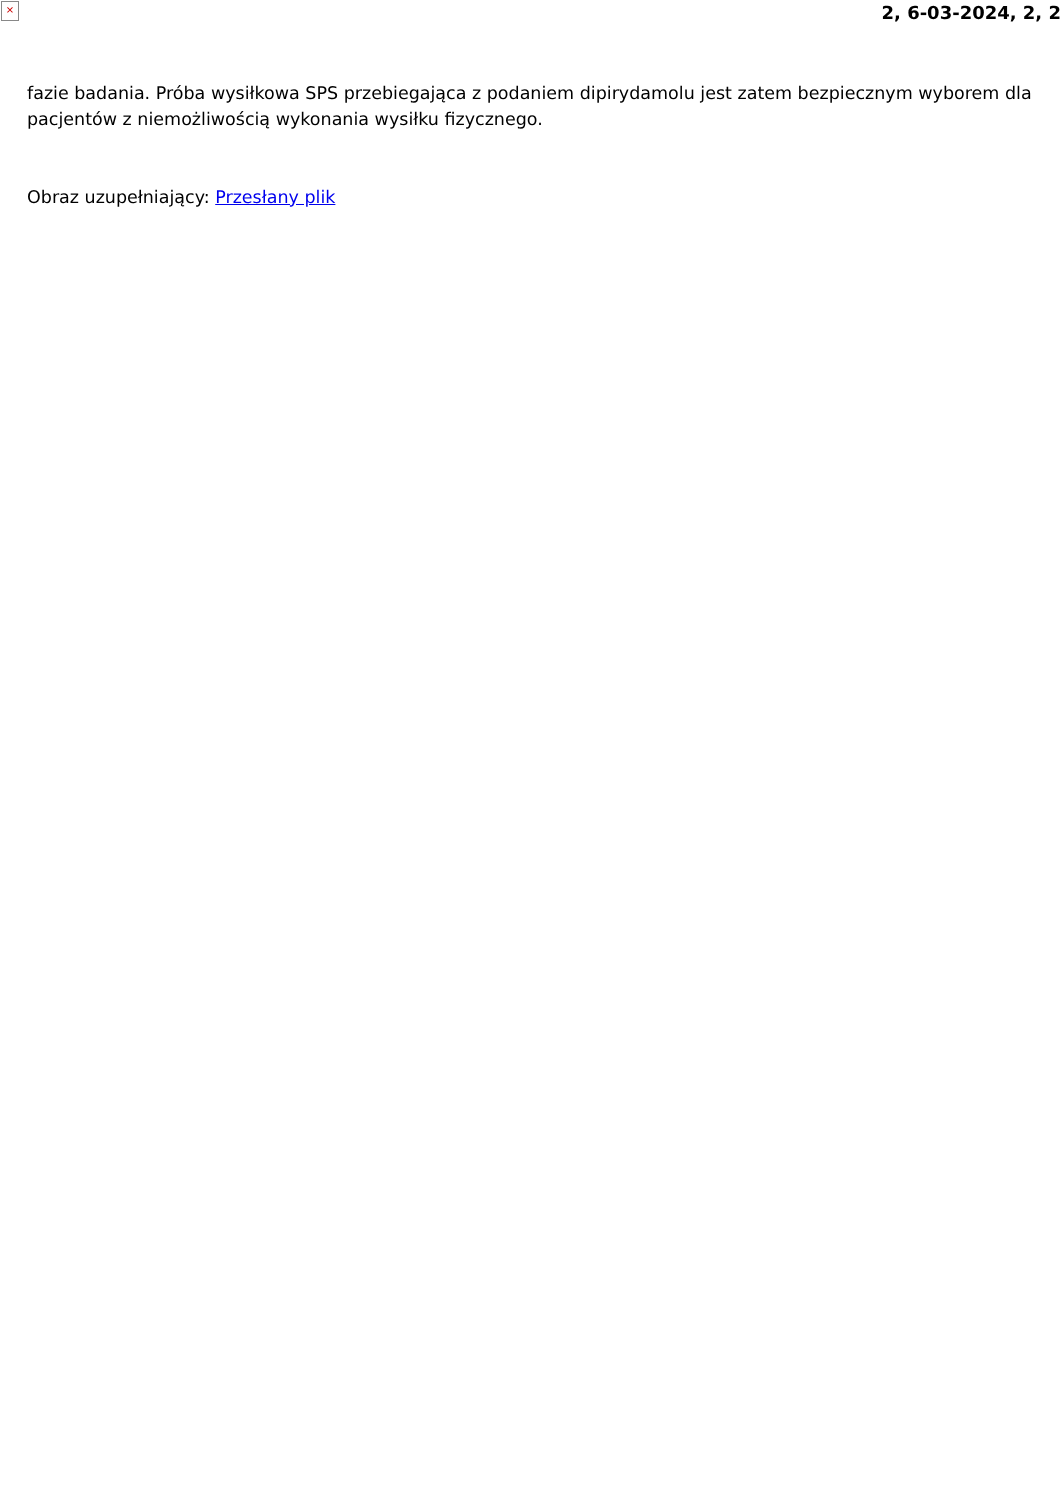×
2, 6-03-2024, 2, 2
fazie badania. Próba wysiłkowa SPS przebiegająca z podaniem dipirydamolu jest zatem bezpiecznym wyborem dla pacjentów z niemożliwością wykonania wysiłku fizycznego.
Obraz uzupełniający: Przesłany plik